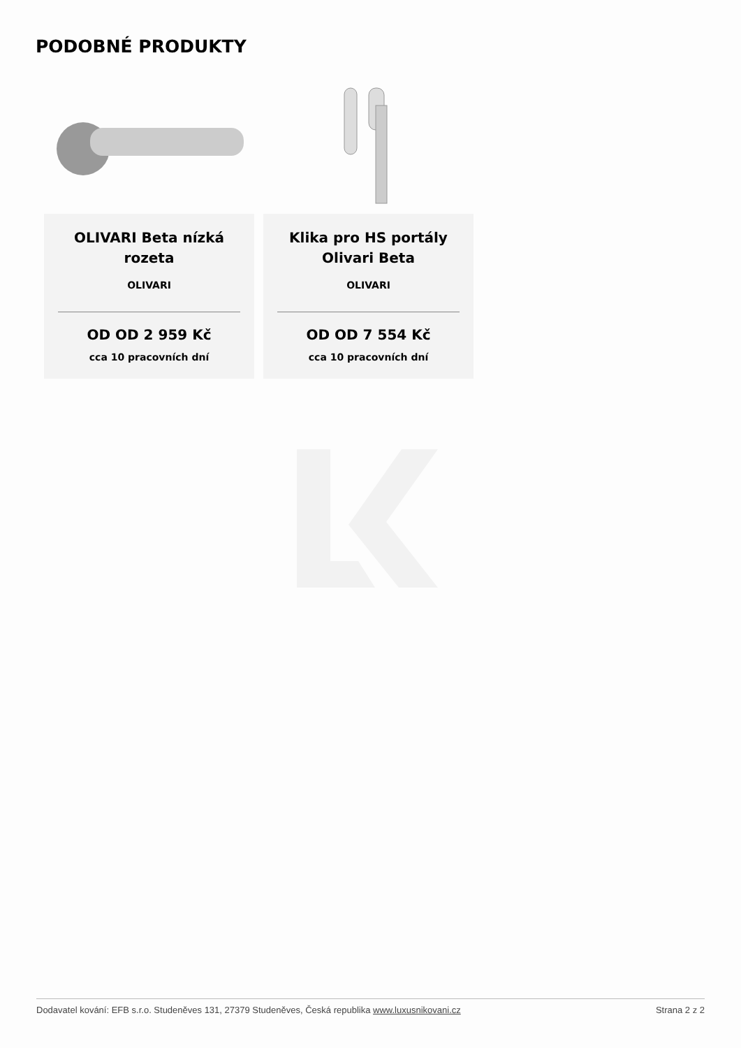PODOBNÉ PRODUKTY
OLIVARI Beta nízká rozeta
OLIVARI
OD OD 2 959 Kč
cca 10 pracovních dní
Klika pro HS portály Olivari Beta
OLIVARI
OD OD 7 554 Kč
cca 10 pracovních dní
Dodavatel kování: EFB s.r.o. Studeněves 131, 27379 Studeněves, Česká republika www.luxusnikovani.cz Strana 2 z 2